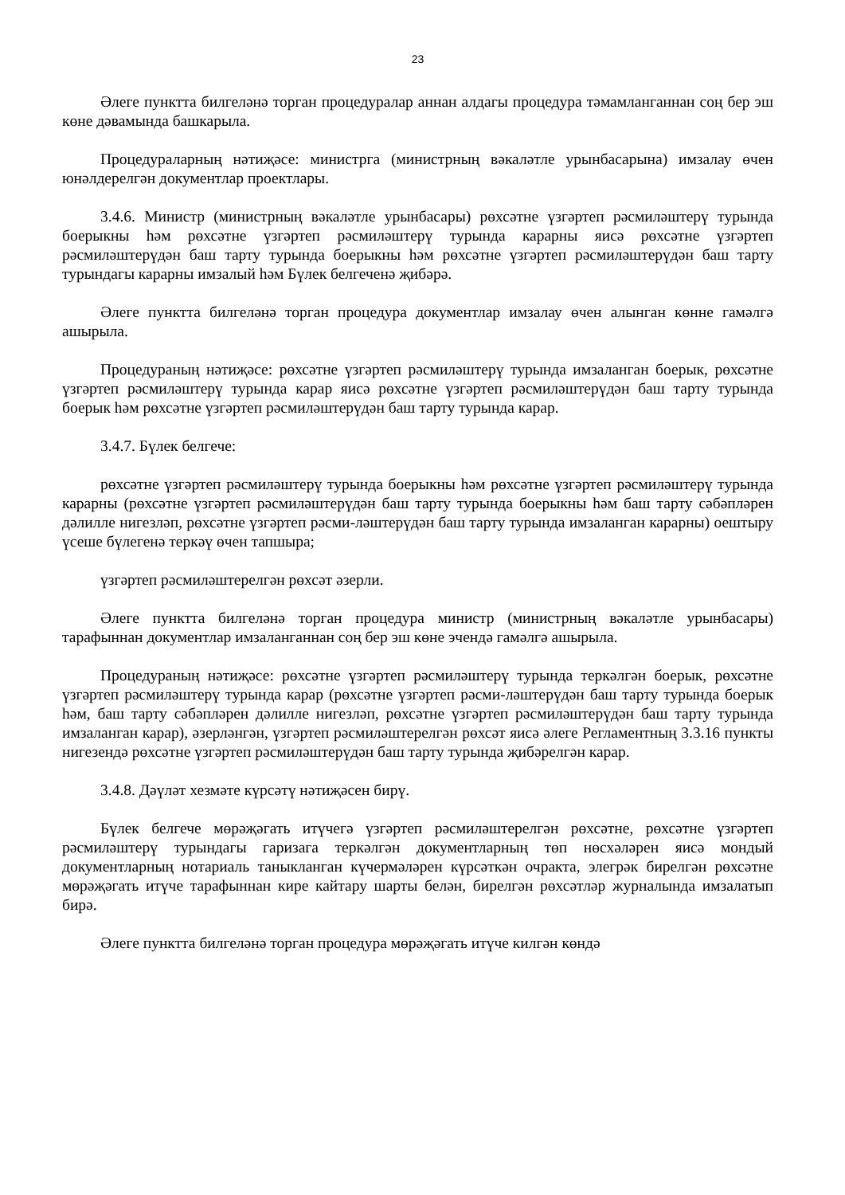23
Әлеге пунктта билгеләнә торган процедуралар аннан алдагы процедура тәмамланганнан соң бер эш көне дәвамында башкарыла.
Процедураларның нәтиҗәсе: министрга (министрның вәкаләтле урынбасарына) имзалау өчен юнәлдерелгән документлар проектлары.
3.4.6. Министр (министрның вәкаләтле урынбасары) рөхсәтне үзгәртеп рәсмиләштерү турында боерыкны һәм рөхсәтне үзгәртеп рәсмиләштерү турында карарны яисә рөхсәтне үзгәртеп рәсмиләштерүдән баш тарту турында боерыкны һәм рөхсәтне үзгәртеп рәсмиләштерүдән баш тарту турындагы карарны имзалый һәм Бүлек белгеченә җибәрә.
Әлеге пунктта билгеләнә торган процедура документлар имзалау өчен алынган көнне гамәлгә ашырыла.
Процедураның нәтиҗәсе: рөхсәтне үзгәртеп рәсмиләштерү турында имзаланган боерык, рөхсәтне үзгәртеп рәсмиләштерү турында карар яисә рөхсәтне үзгәртеп рәсмиләштерүдән баш тарту турында боерык һәм рөхсәтне үзгәртеп рәсмиләштерүдән баш тарту турында карар.
3.4.7. Бүлек белгече:
рөхсәтне үзгәртеп рәсмиләштерү турында боерыкны һәм рөхсәтне үзгәртеп рәсмиләштерү турында карарны (рөхсәтне үзгәртеп рәсмиләштерүдән баш тарту турында боерыкны һәм баш тарту сәбәпләрен дәлилле нигезләп, рөхсәтне үзгәртеп рәсми-ләштерүдән баш тарту турында имзаланган карарны) оештыру үсеше бүлегенә теркәү өчен тапшыра;
үзгәртеп рәсмиләштерелгән рөхсәт әзерли.
Әлеге пунктта билгеләнә торган процедура министр (министрның вәкаләтле урынбасары) тарафыннан документлар имзаланганнан соң бер эш көне эчендә гамәлгә ашырыла.
Процедураның нәтиҗәсе: рөхсәтне үзгәртеп рәсмиләштерү турында теркәлгән боерык, рөхсәтне үзгәртеп рәсмиләштерү турында карар (рөхсәтне үзгәртеп рәсми-ләштерүдән баш тарту турында боерык һәм, баш тарту сәбәпләрен дәлилле нигезләп, рөхсәтне үзгәртеп рәсмиләштерүдән баш тарту турында имзаланган карар), әзерләнгән, үзгәртеп рәсмиләштерелгән рөхсәт яисә әлеге Регламентның 3.3.16 пункты нигезендә рөхсәтне үзгәртеп рәсмиләштерүдән баш тарту турында җибәрелгән карар.
3.4.8. Дәүләт хезмәте күрсәтү нәтиҗәсен бирү.
Бүлек белгече мөрәҗәгать итүчегә үзгәртеп рәсмиләштерелгән рөхсәтне, рөхсәтне үзгәртеп рәсмиләштерү турындагы гаризага теркәлгән документларның төп нөсхәләрен яисә мондый документларның нотариаль таныкланган күчермәләрен күрсәткән очракта, элегрәк бирелгән рөхсәтне мөрәҗәгать итүче тарафыннан кире кайтару шарты белән, бирелгән рөхсәтләр журналында имзалатып бирә.
Әлеге пунктта билгеләнә торган процедура мөрәҗәгать итүче килгән көндә